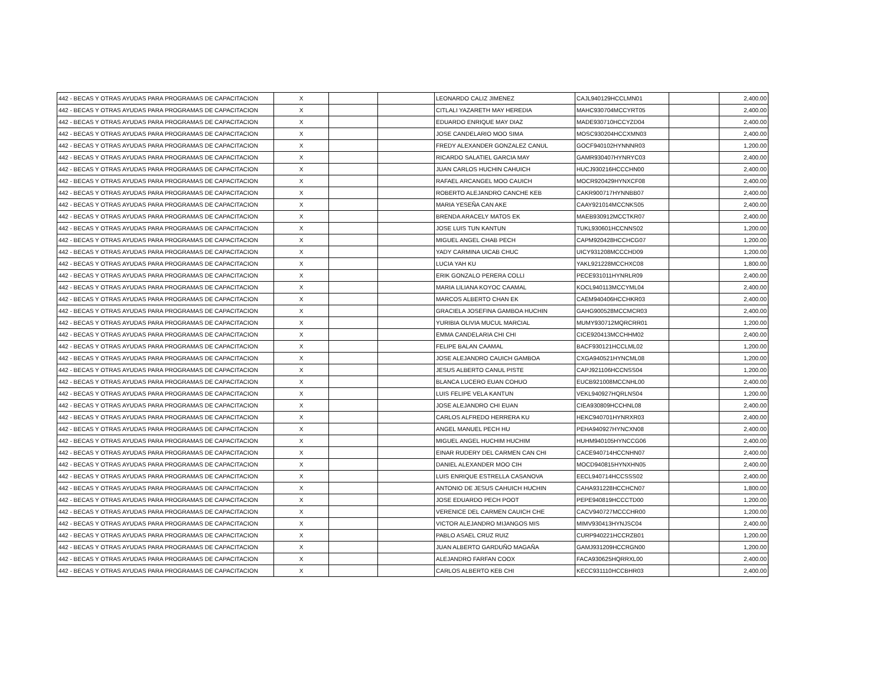| 442 - BECAS Y OTRAS AYUDAS PARA PROGRAMAS DE CAPACITACION | X | | | LEONARDO CALIZ JIMENEZ | CAJL940129HCCLMN01 | | 2,400.00 |
| 442 - BECAS Y OTRAS AYUDAS PARA PROGRAMAS DE CAPACITACION | X | | | CITLALI YAZARETH MAY HEREDIA | MAHC930704MCCYRT05 | | 2,400.00 |
| 442 - BECAS Y OTRAS AYUDAS PARA PROGRAMAS DE CAPACITACION | X | | | EDUARDO ENRIQUE MAY DIAZ | MADE930710HCCYZD04 | | 2,400.00 |
| 442 - BECAS Y OTRAS AYUDAS PARA PROGRAMAS DE CAPACITACION | X | | | JOSE CANDELARIO MOO SIMA | MOSC930204HCCXMN03 | | 2,400.00 |
| 442 - BECAS Y OTRAS AYUDAS PARA PROGRAMAS DE CAPACITACION | X | | | FREDY ALEXANDER GONZALEZ CANUL | GOCF940102HYNNNR03 | | 1,200.00 |
| 442 - BECAS Y OTRAS AYUDAS PARA PROGRAMAS DE CAPACITACION | X | | | RICARDO SALATIEL GARCIA MAY | GAMR930407HYNRYC03 | | 2,400.00 |
| 442 - BECAS Y OTRAS AYUDAS PARA PROGRAMAS DE CAPACITACION | X | | | JUAN CARLOS HUCHIN CAHUICH | HUCJ930216HCCCHN00 | | 2,400.00 |
| 442 - BECAS Y OTRAS AYUDAS PARA PROGRAMAS DE CAPACITACION | X | | | RAFAEL ARCANGEL MOO CAUICH | MOCR920429HYNXCF08 | | 2,400.00 |
| 442 - BECAS Y OTRAS AYUDAS PARA PROGRAMAS DE CAPACITACION | X | | | ROBERTO ALEJANDRO CANCHE KEB | CAKR900717HYNNBB07 | | 2,400.00 |
| 442 - BECAS Y OTRAS AYUDAS PARA PROGRAMAS DE CAPACITACION | X | | | MARIA YESEÑA CAN AKE | CAAY921014MCCNKS05 | | 2,400.00 |
| 442 - BECAS Y OTRAS AYUDAS PARA PROGRAMAS DE CAPACITACION | X | | | BRENDA ARACELY MATOS EK | MAEB930912MCCTKR07 | | 2,400.00 |
| 442 - BECAS Y OTRAS AYUDAS PARA PROGRAMAS DE CAPACITACION | X | | | JOSE LUIS TUN KANTUN | TUKL930601HCCNNS02 | | 1,200.00 |
| 442 - BECAS Y OTRAS AYUDAS PARA PROGRAMAS DE CAPACITACION | X | | | MIGUEL ANGEL CHAB PECH | CAPM920428HCCHCG07 | | 1,200.00 |
| 442 - BECAS Y OTRAS AYUDAS PARA PROGRAMAS DE CAPACITACION | X | | | YADY CARMINA UICAB CHUC | UICY931208MCCCHD09 | | 1,200.00 |
| 442 - BECAS Y OTRAS AYUDAS PARA PROGRAMAS DE CAPACITACION | X | | | LUCIA YAH KU | YAKL921228MCCHXC08 | | 1,800.00 |
| 442 - BECAS Y OTRAS AYUDAS PARA PROGRAMAS DE CAPACITACION | X | | | ERIK GONZALO PERERA COLLI | PECE931011HYNRLR09 | | 2,400.00 |
| 442 - BECAS Y OTRAS AYUDAS PARA PROGRAMAS DE CAPACITACION | X | | | MARIA LILIANA KOYOC CAAMAL | KOCL940113MCCYML04 | | 2,400.00 |
| 442 - BECAS Y OTRAS AYUDAS PARA PROGRAMAS DE CAPACITACION | X | | | MARCOS ALBERTO CHAN EK | CAEM940406HCCHKR03 | | 2,400.00 |
| 442 - BECAS Y OTRAS AYUDAS PARA PROGRAMAS DE CAPACITACION | X | | | GRACIELA JOSEFINA GAMBOA HUCHIN | GAHG900528MCCMCR03 | | 2,400.00 |
| 442 - BECAS Y OTRAS AYUDAS PARA PROGRAMAS DE CAPACITACION | X | | | YURIBIA OLIVIA MUCUL MARCIAL | MUMY930712MQRCRR01 | | 1,200.00 |
| 442 - BECAS Y OTRAS AYUDAS PARA PROGRAMAS DE CAPACITACION | X | | | EMMA CANDELARIA CHI CHI | CICE920413MCCHHM02 | | 2,400.00 |
| 442 - BECAS Y OTRAS AYUDAS PARA PROGRAMAS DE CAPACITACION | X | | | FELIPE BALAN CAAMAL | BACF930121HCCLML02 | | 1,200.00 |
| 442 - BECAS Y OTRAS AYUDAS PARA PROGRAMAS DE CAPACITACION | X | | | JOSE ALEJANDRO CAUICH GAMBOA | CXGA940521HYNCML08 | | 1,200.00 |
| 442 - BECAS Y OTRAS AYUDAS PARA PROGRAMAS DE CAPACITACION | X | | | JESUS ALBERTO CANUL PISTE | CAPJ921106HCCNSS04 | | 1,200.00 |
| 442 - BECAS Y OTRAS AYUDAS PARA PROGRAMAS DE CAPACITACION | X | | | BLANCA LUCERO EUAN COHUO | EUCB921008MCCNHL00 | | 2,400.00 |
| 442 - BECAS Y OTRAS AYUDAS PARA PROGRAMAS DE CAPACITACION | X | | | LUIS FELIPE VELA KANTUN | VEKL940927HQRLNS04 | | 1,200.00 |
| 442 - BECAS Y OTRAS AYUDAS PARA PROGRAMAS DE CAPACITACION | X | | | JOSE ALEJANDRO CHI EUAN | CIEA930809HCCHNL08 | | 2,400.00 |
| 442 - BECAS Y OTRAS AYUDAS PARA PROGRAMAS DE CAPACITACION | X | | | CARLOS ALFREDO HERRERA KU | HEKC940701HYNRXR03 | | 2,400.00 |
| 442 - BECAS Y OTRAS AYUDAS PARA PROGRAMAS DE CAPACITACION | X | | | ANGEL MANUEL PECH HU | PEHA940927HYNCXN08 | | 2,400.00 |
| 442 - BECAS Y OTRAS AYUDAS PARA PROGRAMAS DE CAPACITACION | X | | | MIGUEL ANGEL HUCHIM HUCHIM | HUHM940105HYNCCG06 | | 2,400.00 |
| 442 - BECAS Y OTRAS AYUDAS PARA PROGRAMAS DE CAPACITACION | X | | | EINAR RUDERY DEL CARMEN CAN CHI | CACE940714HCCNHN07 | | 2,400.00 |
| 442 - BECAS Y OTRAS AYUDAS PARA PROGRAMAS DE CAPACITACION | X | | | DANIEL ALEXANDER MOO CIH | MOCD940815HYNXHN05 | | 2,400.00 |
| 442 - BECAS Y OTRAS AYUDAS PARA PROGRAMAS DE CAPACITACION | X | | | LUIS ENRIQUE ESTRELLA CASANOVA | EECL940714HCCSSS02 | | 2,400.00 |
| 442 - BECAS Y OTRAS AYUDAS PARA PROGRAMAS DE CAPACITACION | X | | | ANTONIO DE JESUS CAHUICH HUCHIN | CAHA931228HCCHCN07 | | 1,800.00 |
| 442 - BECAS Y OTRAS AYUDAS PARA PROGRAMAS DE CAPACITACION | X | | | JOSE EDUARDO PECH POOT | PEPE940819HCCCTD00 | | 1,200.00 |
| 442 - BECAS Y OTRAS AYUDAS PARA PROGRAMAS DE CAPACITACION | X | | | VERENICE DEL CARMEN CAUICH CHE | CACV940727MCCCHR00 | | 1,200.00 |
| 442 - BECAS Y OTRAS AYUDAS PARA PROGRAMAS DE CAPACITACION | X | | | VICTOR ALEJANDRO MIJANGOS MIS | MIMV930413HYNJSC04 | | 2,400.00 |
| 442 - BECAS Y OTRAS AYUDAS PARA PROGRAMAS DE CAPACITACION | X | | | PABLO ASAEL CRUZ RUIZ | CURP940221HCCRZB01 | | 1,200.00 |
| 442 - BECAS Y OTRAS AYUDAS PARA PROGRAMAS DE CAPACITACION | X | | | JUAN ALBERTO GARDUÑO MAGAÑA | GAMJ931209HCCRGN00 | | 1,200.00 |
| 442 - BECAS Y OTRAS AYUDAS PARA PROGRAMAS DE CAPACITACION | X | | | ALEJANDRO FARFAN COOX | FACA930625HQRRXL00 | | 2,400.00 |
| 442 - BECAS Y OTRAS AYUDAS PARA PROGRAMAS DE CAPACITACION | X | | | CARLOS ALBERTO KEB CHI | KECC931110HCCBHR03 | | 2,400.00 |